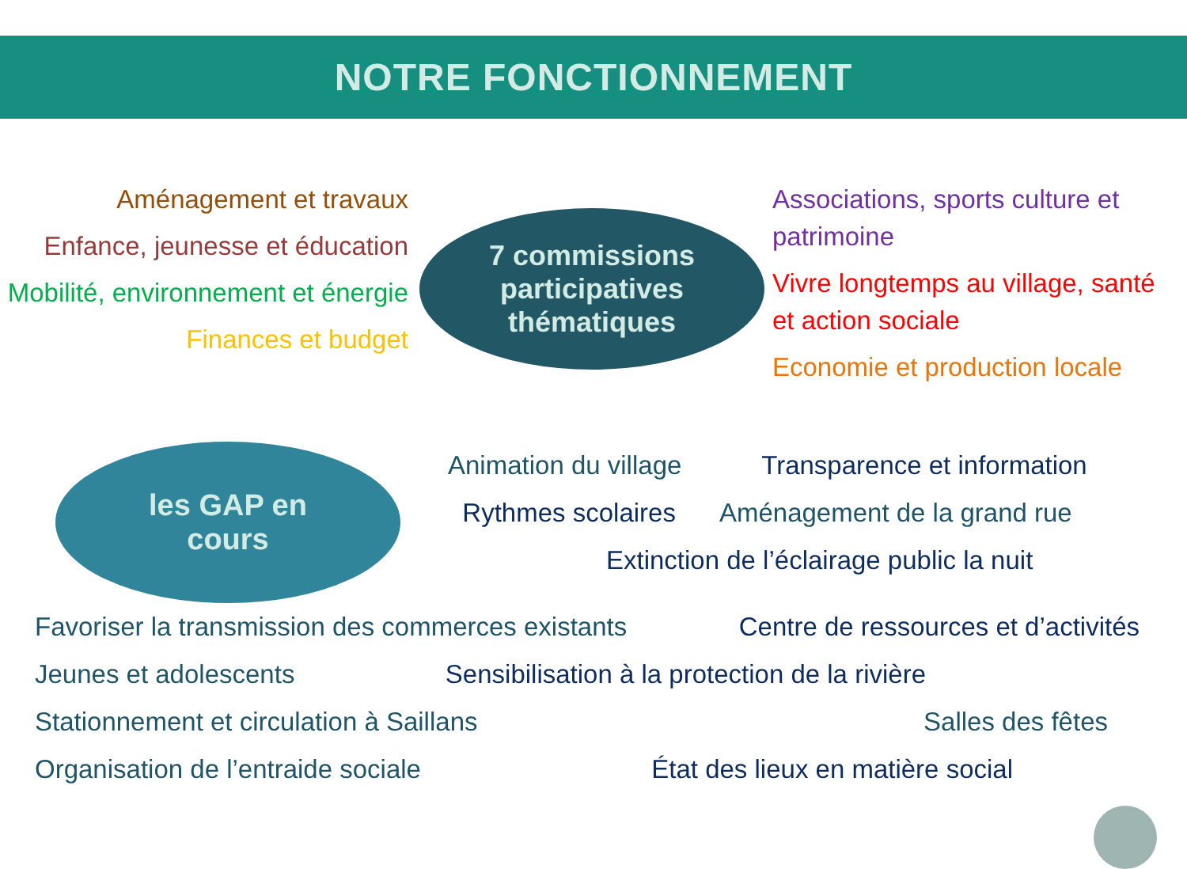NOTRE FONCTIONNEMENT
Aménagement et travaux
Enfance, jeunesse et éducation
Mobilité, environnement et énergie
Finances et budget
7 commissions
participatives
thématiques
Associations, sports culture et patrimoine
Vivre longtemps au village, santé et action sociale
Economie et production locale
les GAP en
cours
Animation du village Transparence et information
Rythmes scolaires Aménagement de la grand rue
Extinction de l’éclairage public la nuit
Favoriser la transmission des commerces existants Centre de ressources et d’activités
Jeunes et adolescents Sensibilisation à la protection de la rivière
Stationnement et circulation à Saillans Salles des fêtes
Organisation de l’entraide sociale État des lieux en matière social